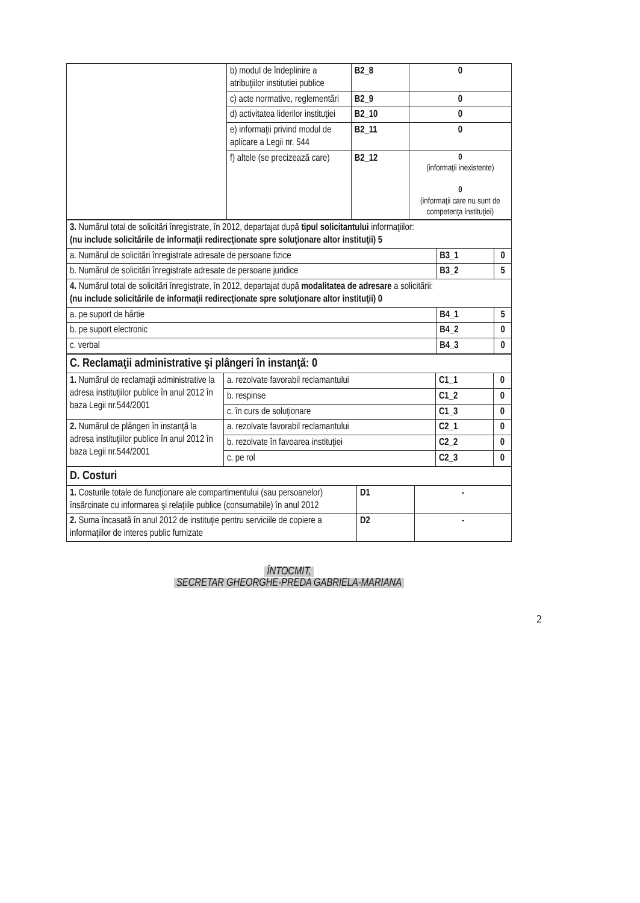| | b) modul de îndeplinire a atribuţiilor institutiei publice | B2_8 | 0 |
| | c) acte normative, reglementări | B2_9 | 0 |
| | d) activitatea liderilor instituţiei | B2_10 | 0 |
| | e) informaţii privind modul de aplicare a Legii nr. 544 | B2_11 | 0 |
| | f) altele (se precizează care) | B2_12 | 0 (informaţii inexistente) 0 (informaţii care nu sunt de competenţa instituţiei) |
| 3. Numărul total de solicitări înregistrate, în 2012, departajat după tipul solicitantului informaţiilor: (nu include solicitările de informaţii redirecţionate spre soluţionare altor instituţii) 5 | | |
| a. Numărul de solicitări înregistrate adresate de persoane fizice | B3_1 | 0 |
| b. Numărul de solicitări înregistrate adresate de persoane juridice | B3_2 | 5 |
| 4. Numărul total de solicitări înregistrate, în 2012, departajat după modalitatea de adresare a solicitării: (nu include solicitările de informaţii redirecţionate spre soluţionare altor instituţii) 0 | | |
| a. pe suport de hârtie | B4_1 | 5 |
| b. pe suport electronic | B4_2 | 0 |
| c. verbal | B4_3 | 0 |
| C. Reclamaţii administrative şi plângeri în instanţă: 0 | | | |
| 1. Numărul de reclamaţii administrative la adresa instituţiilor publice în anul 2012 în baza Legii nr.544/2001 | a. rezolvate favorabil reclamantului | C1_1 | 0 |
| | b. respinse | C1_2 | 0 |
| | c. în curs de soluţionare | C1_3 | 0 |
| 2. Numărul de plângeri în instanţă la adresa instituţiilor publice în anul 2012 în baza Legii nr.544/2001 | a. rezolvate favorabil reclamantului | C2_1 | 0 |
| | b. rezolvate în favoarea instituţiei | C2_2 | 0 |
| | c. pe rol | C2_3 | 0 |
| D. Costuri | | |
| 1. Costurile totale de funcţionare ale compartimentului (sau persoanelor) însărcinate cu informarea şi relaţiile publice (consumabile) în anul 2012 | D1 | - |
| 2. Suma încasată în anul 2012 de instituţie pentru serviciile de copiere a informaţiilor de interes public furnizate | D2 | - |
ÎNTOCMIT,
SECRETAR GHEORGHE-PREDA GABRIELA-MARIANA
2